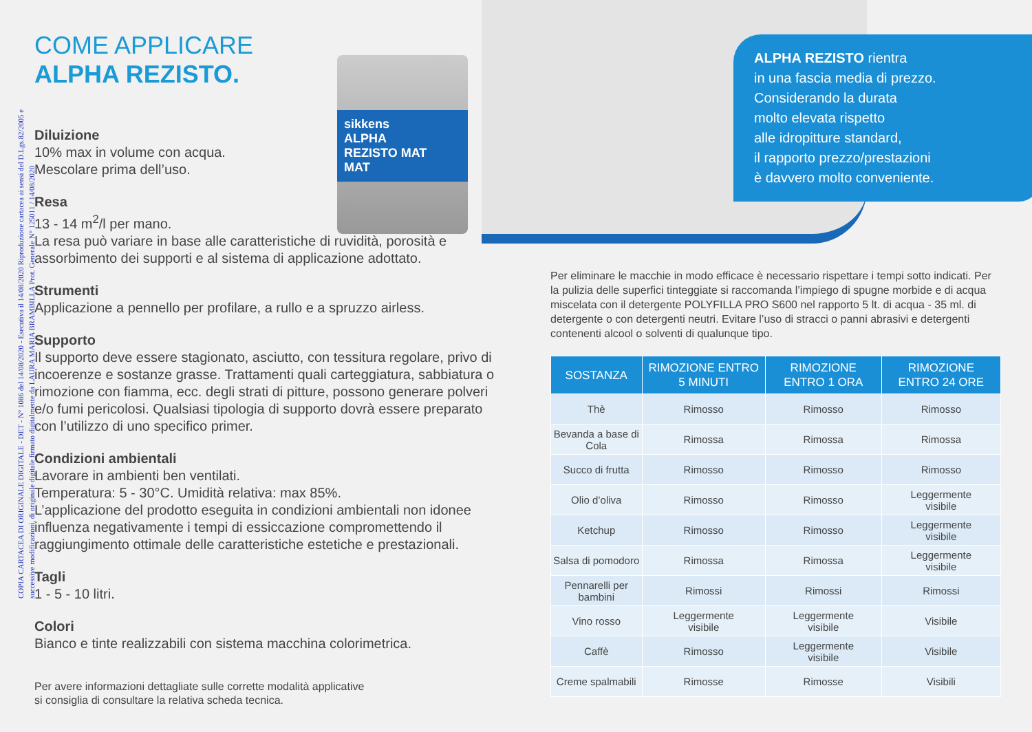COME APPLICARE
ALPHA REZISTO.
Diluizione
10% max in volume con acqua.
Mescolare prima dell’uso.
Resa
13 - 14 m<sup>2</sup>/l per mano.
La resa può variare in base alle caratteristiche di ruvidità, porosità e assorbimento dei supporti e al sistema di applicazione adottato.
Strumenti
Applicazione a pennello per profilare, a rullo e a spruzzo airless.
Supporto
Il supporto deve essere stagionato, asciutto, con tessitura regolare, privo di incoerenze e sostanze grasse. Trattamenti quali carteggiatura, sabbiatura o rimozione con fiamma, ecc. degli strati di pitture, possono generare polveri e/o fumi pericolosi. Qualsiasi tipologia di supporto dovrà essere preparato con l’utilizzo di uno specifico primer.
Condizioni ambientali
Lavorare in ambienti ben ventilati.
Temperatura: 5 - 30°C. Umidità relativa: max 85%.
L’applicazione del prodotto eseguita in condizioni ambientali non idonee influenza negativamente i tempi di essiccazione compromettendo il raggiungimento ottimale delle caratteristiche estetiche e prestazionali.
Tagli
1 - 5 - 10 litri.
Colori
Bianco e tinte realizzabili con sistema macchina colorimetrica.
Per avere informazioni dettagliate sulle corrette modalità applicative
si consiglia di consultare la relativa scheda tecnica.
sikkens
ALPHA
REZISTO MAT
MAT
COPIA CARTACEA DI ORIGINALE DIGITALE - DET - N° 1086 del 14/08/2020 - Esecutiva il 14/08/2020 Riproduzione cartacea ai sensi del D.Lgs.82/2005 e successive modificazioni, di originale digitale firmato digitalmente da LAURA MARIA BRAMBILLA Prot. Generale N° 125011 / 14/08/2020
ALPHA REZISTO rientra
in una fascia media di prezzo.
Considerando la durata
molto elevata rispetto
alle idropitture standard,
il rapporto prezzo/prestazioni
è davvero molto conveniente.
Per eliminare le macchie in modo efficace è necessario rispettare i tempi sotto indicati. Per la pulizia delle superfici tinteggiate si raccomanda l’impiego di spugne morbide e di acqua miscelata con il detergente POLYFILLA PRO S600 nel rapporto 5 lt. di acqua - 35 ml. di detergente o con detergenti neutri. Evitare l’uso di stracci o panni abrasivi e detergenti contenenti alcool o solventi di qualunque tipo.
| SOSTANZA | RIMOZIONE ENTRO 5 MINUTI | RIMOZIONE ENTRO 1 ORA | RIMOZIONE ENTRO 24 ORE |
| --- | --- | --- | --- |
| Thè | Rimosso | Rimosso | Rimosso |
| Bevanda a base di Cola | Rimossa | Rimossa | Rimossa |
| Succo di frutta | Rimosso | Rimosso | Rimosso |
| Olio d’oliva | Rimosso | Rimosso | Leggermente visibile |
| Ketchup | Rimosso | Rimosso | Leggermente visibile |
| Salsa di pomodoro | Rimossa | Rimossa | Leggermente visibile |
| Pennarelli per bambini | Rimossi | Rimossi | Rimossi |
| Vino rosso | Leggermente visibile | Leggermente visibile | Visibile |
| Caffè | Rimosso | Leggermente visibile | Visibile |
| Creme spalmabili | Rimosse | Rimosse | Visibili |